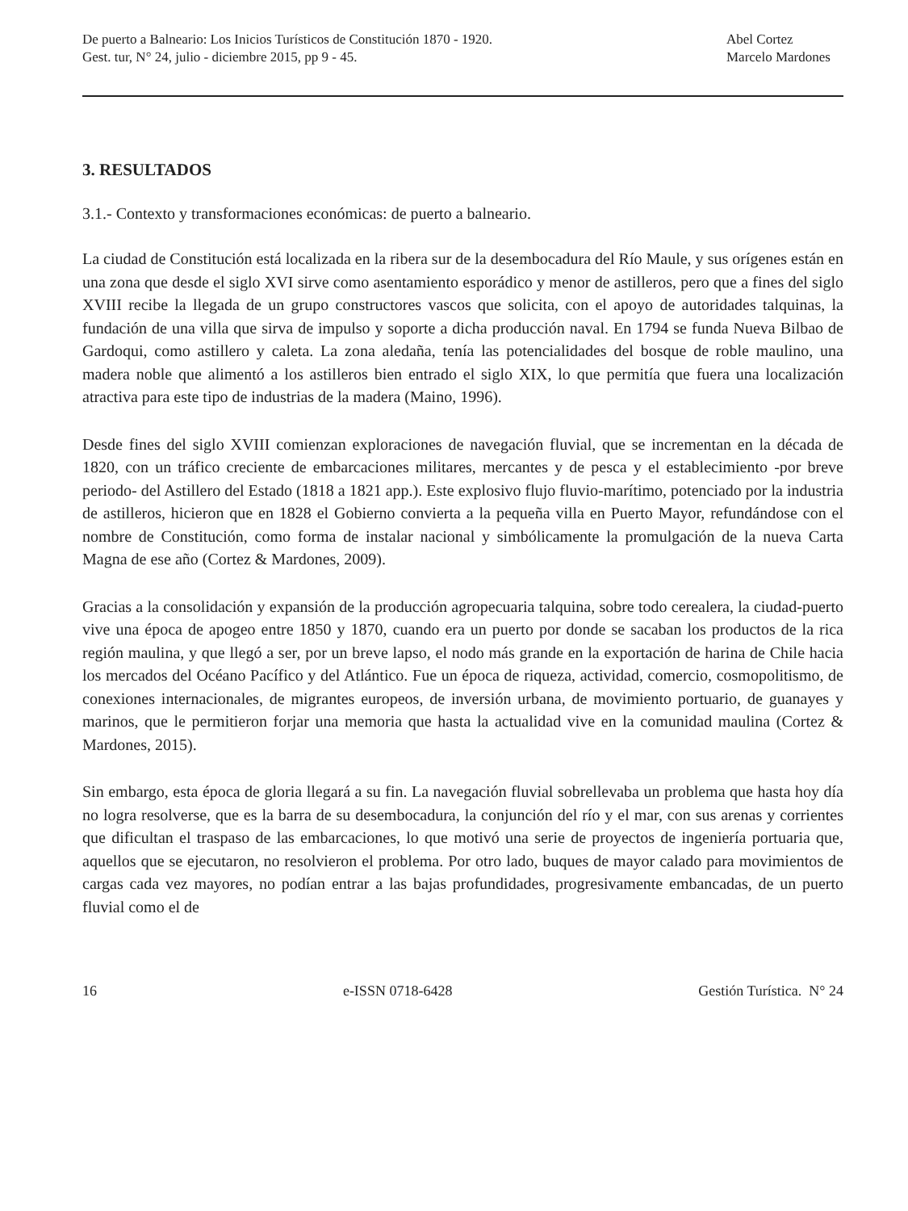De puerto a Balneario: Los Inicios Turísticos de Constitución 1870 - 1920.
Gest. tur, N° 24, julio - diciembre 2015, pp 9 - 45.
Abel Cortez
Marcelo Mardones
3. RESULTADOS
3.1.- Contexto y transformaciones económicas: de puerto a balneario.
La ciudad de Constitución está localizada en la ribera sur de la desembocadura del Río Maule, y sus orígenes están en una zona que desde el siglo XVI sirve como asentamiento esporádico y menor de astilleros, pero que a fines del siglo XVIII recibe la llegada de un grupo constructores vascos que solicita, con el apoyo de autoridades talquinas, la fundación de una villa que sirva de impulso y soporte a dicha producción naval. En 1794 se funda Nueva Bilbao de Gardoqui, como astillero y caleta. La zona aledaña, tenía las potencialidades del bosque de roble maulino, una madera noble que alimentó a los astilleros bien entrado el siglo XIX, lo que permitía que fuera una localización atractiva para este tipo de industrias de la madera (Maino, 1996).
Desde fines del siglo XVIII comienzan exploraciones de navegación fluvial, que se incrementan en la década de 1820, con un tráfico creciente de embarcaciones militares, mercantes y de pesca y el establecimiento -por breve periodo- del Astillero del Estado (1818 a 1821 app.). Este explosivo flujo fluvio-marítimo, potenciado por la industria de astilleros, hicieron que en 1828 el Gobierno convierta a la pequeña villa en Puerto Mayor, refundándose con el nombre de Constitución, como forma de instalar nacional y simbólicamente la promulgación de la nueva Carta Magna de ese año (Cortez & Mardones, 2009).
Gracias a la consolidación y expansión de la producción agropecuaria talquina, sobre todo cerealera, la ciudad-puerto vive una época de apogeo entre 1850 y 1870, cuando era un puerto por donde se sacaban los productos de la rica región maulina, y que llegó a ser, por un breve lapso, el nodo más grande en la exportación de harina de Chile hacia los mercados del Océano Pacífico y del Atlántico. Fue un época de riqueza, actividad, comercio, cosmopolitismo, de conexiones internacionales, de migrantes europeos, de inversión urbana, de movimiento portuario, de guanayes y marinos, que le permitieron forjar una memoria que hasta la actualidad vive en la comunidad maulina (Cortez & Mardones, 2015).
Sin embargo, esta época de gloria llegará a su fin. La navegación fluvial sobrellevaba un problema que hasta hoy día no logra resolverse, que es la barra de su desembocadura, la conjunción del río y el mar, con sus arenas y corrientes que dificultan el traspaso de las embarcaciones, lo que motivó una serie de proyectos de ingeniería portuaria que, aquellos que se ejecutaron, no resolvieron el problema. Por otro lado, buques de mayor calado para movimientos de cargas cada vez mayores, no podían entrar a las bajas profundidades, progresivamente embancadas, de un puerto fluvial como el de
16 e-ISSN 0718-6428 Gestión Turística. N° 24